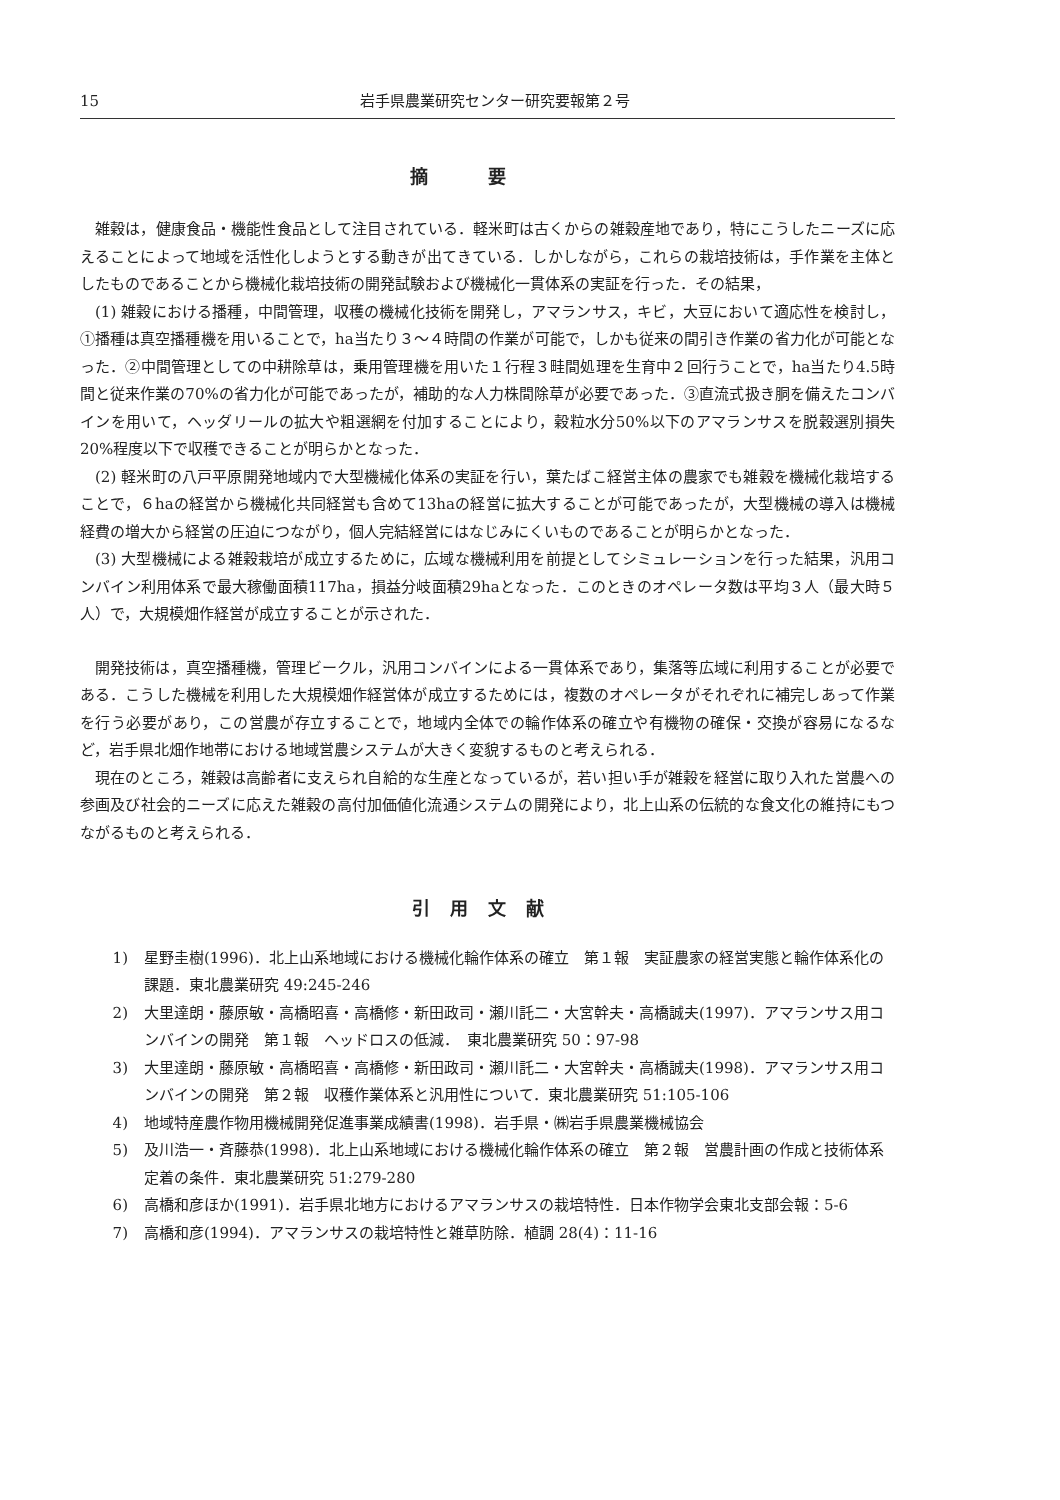15 岩手県農業研究センター研究要報第２号
摘要
雑穀は，健康食品・機能性食品として注目されている．軽米町は古くからの雑穀産地であり，特にこうしたニーズに応えることによって地域を活性化しようとする動きが出てきている．しかしながら，これらの栽培技術は，手作業を主体としたものであることから機械化栽培技術の開発試験および機械化一貫体系の実証を行った．その結果，
(1) 雑穀における播種，中間管理，収穫の機械化技術を開発し，アマランサス，キビ，大豆において適応性を検討し，①播種は真空播種機を用いることで，ha当たり３～４時間の作業が可能で，しかも従来の間引き作業の省力化が可能となった．②中間管理としての中耕除草は，乗用管理機を用いた１行程３畦間処理を生育中２回行うことで，ha当たり4.5時間と従来作業の70%の省力化が可能であったが，補助的な人力株間除草が必要であった．③直流式扱き胴を備えたコンバインを用いて，ヘッダリールの拡大や粗選網を付加することにより，穀粒水分50%以下のアマランサスを脱穀選別損失20%程度以下で収穫できることが明らかとなった．
(2) 軽米町の八戸平原開発地域内で大型機械化体系の実証を行い，葉たばこ経営主体の農家でも雑穀を機械化栽培することで，６haの経営から機械化共同経営も含めて13haの経営に拡大することが可能であったが，大型機械の導入は機械経費の増大から経営の圧迫につながり，個人完結経営にはなじみにくいものであることが明らかとなった．
(3) 大型機械による雑穀栽培が成立するために，広域な機械利用を前提としてシミュレーションを行った結果，汎用コンバイン利用体系で最大稼働面積117ha，損益分岐面積29haとなった．このときのオペレータ数は平均３人（最大時５人）で，大規模畑作経営が成立することが示された．
開発技術は，真空播種機，管理ビークル，汎用コンバインによる一貫体系であり，集落等広域に利用することが必要である．こうした機械を利用した大規模畑作経営体が成立するためには，複数のオペレータがそれぞれに補完しあって作業を行う必要があり，この営農が存立することで，地域内全体での輪作体系の確立や有機物の確保・交換が容易になるなど，岩手県北畑作地帯における地域営農システムが大きく変貌するものと考えられる．
現在のところ，雑穀は高齢者に支えられ自給的な生産となっているが，若い担い手が雑穀を経営に取り入れた営農への参画及び社会的ニーズに応えた雑穀の高付加価値化流通システムの開発により，北上山系の伝統的な食文化の維持にもつながるものと考えられる．
引用文献
1) 星野圭樹(1996)．北上山系地域における機械化輪作体系の確立　第１報　実証農家の経営実態と輪作体系化の課題．東北農業研究 49:245-246
2) 大里達朗・藤原敏・高橋昭喜・高橋修・新田政司・瀬川託二・大宮幹夫・高橋誠夫(1997)．アマランサス用コンバインの開発　第１報　ヘッドロスの低減．　東北農業研究 50：97-98
3) 大里達朗・藤原敏・高橋昭喜・高橋修・新田政司・瀬川託二・大宮幹夫・高橋誠夫(1998)．アマランサス用コンバインの開発　第２報　収穫作業体系と汎用性について．東北農業研究 51:105-106
4) 地域特産農作物用機械開発促進事業成績書(1998)．岩手県・㈱岩手県農業機械協会
5) 及川浩一・斉藤恭(1998)．北上山系地域における機械化輪作体系の確立　第２報　営農計画の作成と技術体系定着の条件．東北農業研究 51:279-280
6) 高橋和彦ほか(1991)．岩手県北地方におけるアマランサスの栽培特性．日本作物学会東北支部会報：5-6
7) 高橋和彦(1994)．アマランサスの栽培特性と雑草防除．植調 28(4)：11-16